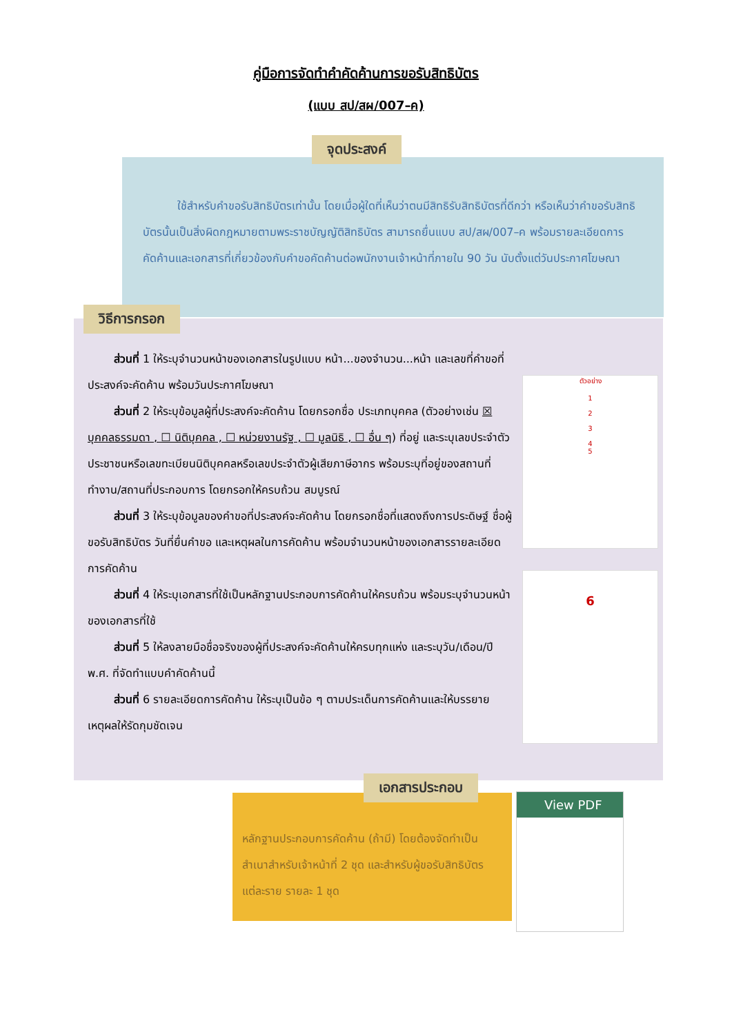คู่มือการจัดทำคำคัดค้านการขอรับสิทธิบัตร
(แบบ สป/สผ/007–ค)
จุดประสงค์
ใช้สำหรับคำขอรับสิทธิบัตรเท่านั้น โดยเมื่อผู้ใดที่เห็นว่าตนมีสิทธิรับสิทธิบัตรที่ดีกว่า หรือเห็นว่าคำขอรับสิทธิบัตรนั้นเป็นสิ่งผิดกฎหมายตามพระราชบัญญัติสิทธิบัตร สามารถยื่นแบบ สป/สผ/007–ค พร้อมรายละเอียดการคัดค้านและเอกสารที่เกี่ยวข้องกับคำขอคัดค้านต่อพนักงานเจ้าหน้าที่ภายใน 90 วัน นับตั้งแต่วันประกาศโฆษณา
วิธีการกรอก
ส่วนที่ 1 ให้ระบุจำนวนหน้าของเอกสารในรูปแบบ หน้า...ของจำนวน...หน้า และเลขที่คำขอที่ประสงค์จะคัดค้าน พร้อมวันประกาศโฆษณา
ส่วนที่ 2 ให้ระบุข้อมูลผู้ที่ประสงค์จะคัดค้าน โดยกรอกชื่อ ประเภทบุคคล (ตัวอย่างเช่น ☒ บุคคลธรรมดา , ☐ นิติบุคคล , ☐ หน่วยงานรัฐ , ☐ มูลนิธิ , ☐ อื่น ๆ) ที่อยู่ และระบุเลขประจำตัวประชาชนหรือเลขทะเบียนนิติบุคคลหรือเลขประจำตัวผู้เสียภาษีอากร พร้อมระบุที่อยู่ของสถานที่ทำงาน/สถานที่ประกอบการ โดยกรอกให้ครบถ้วน สมบูรณ์
ส่วนที่ 3 ให้ระบุข้อมูลของคำขอที่ประสงค์จะคัดค้าน โดยกรอกชื่อที่แสดงถึงการประดิษฐ์ ชื่อผู้ขอรับสิทธิบัตร วันที่ยื่นคำขอ และเหตุผลในการคัดค้าน พร้อมจำนวนหน้าของเอกสารรายละเอียดการคัดค้าน
ส่วนที่ 4 ให้ระบุเอกสารที่ใช้เป็นหลักฐานประกอบการคัดค้านให้ครบถ้วน พร้อมระบุจำนวนหน้าของเอกสารที่ใช้
ส่วนที่ 5 ให้ลงลายมือชื่อจริงของผู้ที่ประสงค์จะคัดค้านให้ครบทุกแห่ง และระบุวัน/เดือน/ปี พ.ศ. ที่จัดทำแบบคำคัดค้านนี้
ส่วนที่ 6 รายละเอียดการคัดค้าน ให้ระบุเป็นข้อ ๆ ตามประเด็นการคัดค้านและให้บรรยายเหตุผลให้รัดกุมชัดเจน
ตัวอย่าง
1
2
3
4
5
6
เอกสารประกอบ
หลักฐานประกอบการคัดค้าน (ถ้ามี) โดยต้องจัดทำเป็นสำเนาสำหรับเจ้าหน้าที่ 2 ชุด และสำหรับผู้ขอรับสิทธิบัตรแต่ละราย รายละ 1 ชุด
View PDF